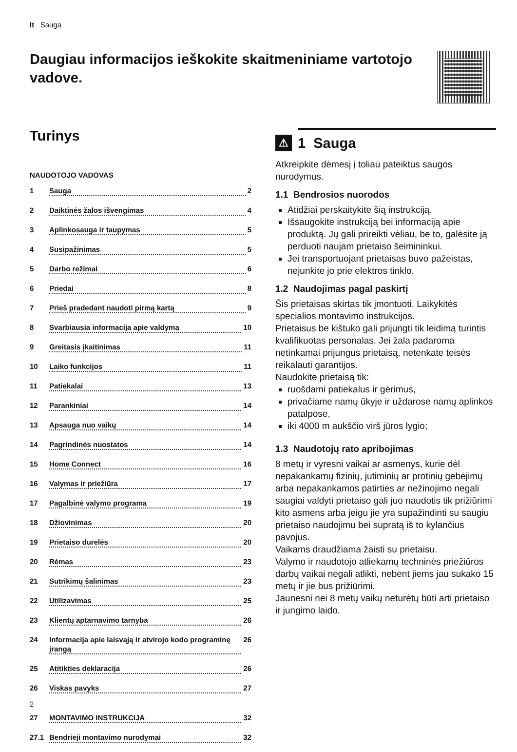lt Sauga
Daugiau informacijos ieškokite skaitmeniniame varto­tojo vadove.
Turinys
NAUDOTOJO VADOVAS
1 Sauga 2
2 Daiktinės žalos išvengimas 4
3 Aplinkosauga ir taupymas 5
4 Susipažinimas 5
5 Darbo režimai 6
6 Priedai 8
7 Prieš pradedant naudoti pirmą kartą 9
8 Svarbiausia informacija apie valdymą 10
9 Greitasis įkaitinimas 11
10 Laiko funkcijos 11
11 Patiekalai 13
12 Parankiniai 14
13 Apsauga nuo vaikų 14
14 Pagrindinės nuostatos 14
15 Home Connect 16
16 Valymas ir priežiūra 17
17 Pagalbinė valymo programa 19
18 Džiovinimas 20
19 Prietaiso durelės 20
20 Rėmas 23
21 Sutrikimų šalinimas 23
22 Utilizavimas 25
23 Klientų aptarnavimo tarnyba 26
24 Informacija apie laisvąją ir atvirojo kodo programinę įrangą 26
25 Atitikties deklaracija 26
26 Viskas pavyks 27
27 MONTAVIMO INSTRUKCIJA 32
27.1 Bendrieji montavimo nurodymai 32
⚠ 1 Sauga
Atkreipkite dėmesį į toliau pateiktus saugos nurodymus.
1.1 Bendrosios nuorodos
Atidžiai perskaitykite šią instrukciją.
Išsaugokite instrukciją bei informaciją apie produktą. Jų gali prireikti vėliau, be to, ga­lėsite ją perduoti naujam prietaiso šeiminin­kui.
Jei transportuojant prietaisas buvo pažeis­tas, nejunkite jo prie elektros tinklo.
1.2 Naudojimas pagal paskirtį
Šis prietaisas skirtas tik įmontuoti. Laikykitės specialios montavimo instrukcijos.
Prietaisus be kištuko gali prijungti tik leidimą turintis kvalifikuotas personalas. Jei žala pada­roma netinkamai prijungus prietaisą, nete­nkate teisės reikalauti garantijos.
Naudokite prietaisą tik:
ruošdami patiekalus ir gėrimus,
privačiame namų ūkyje ir uždarose namų aplinkos patalpose,
iki 4000 m aukščio virš jūros lygio;
1.3 Naudotojų rato apribojimas
8 metų ir vyresni vaikai ar asmenys, kurie dėl nepakankamų fizinių, jutiminių ar protinių ge­bėjimų arba nepakankamos patirties ar neži­nojimo negali saugiai valdyti prietaiso gali juo naudotis tik prižiūrimi kito asmens arba jeigu jie yra supažindinti su saugiu prietaiso naudo­jimu bei supratą iš to kylančius pavojus.
Vaikams draudžiama žaisti su prietaisu.
Valymo ir naudotojo atliekamų techninės priežiūros darbų vaikai negali atlikti, nebent jiems jau sukako 15 metų ir jie bus prižiūrimi.
Jaunesni nei 8 metų vaikų neturėtų būti arti prietaiso ir jungimo laido.
2